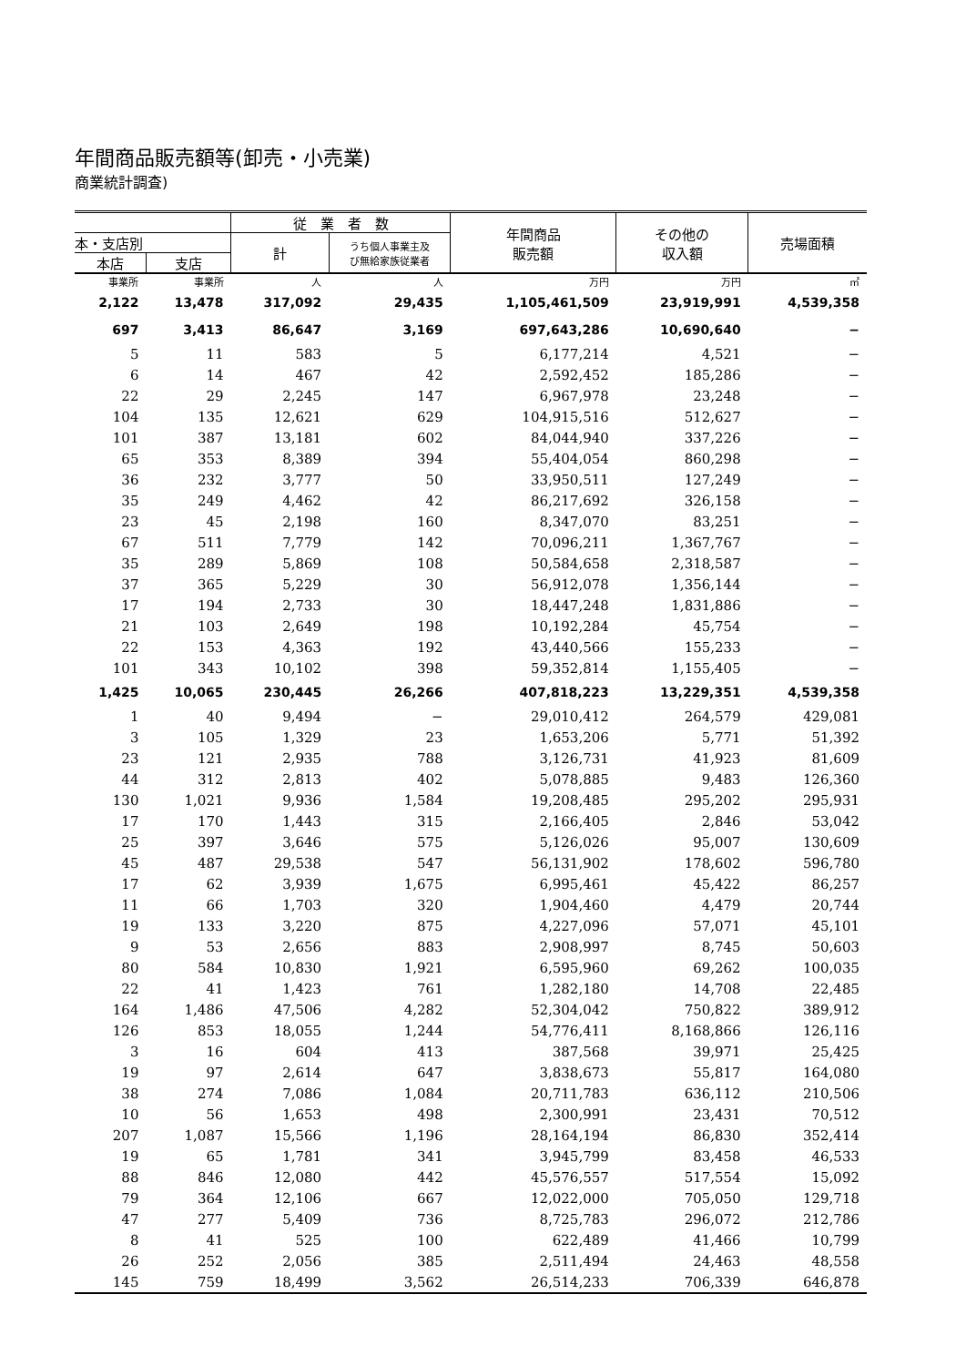年間商品販売額等(卸売・小売業)
商業統計調査)
| | | 従 業 者 数 | | 年間商品 販売額 | その他の 収入額 | 売場面積 |
| --- | --- | --- | --- | --- | --- | --- |
| 本・支店別 | | 計 | うち個人事業主及 び無給家族従業者 | | | |
| 本店 | 支店 | | | | | |
| 事業所 | 事業所 | 人 | 人 | 万円 | 万円 | ㎡ |
| 2,122 | 13,478 | 317,092 | 29,435 | 1,105,461,509 | 23,919,991 | 4,539,358 |
| 697 | 3,413 | 86,647 | 3,169 | 697,643,286 | 10,690,640 | − |
| 5 | 11 | 583 | 5 | 6,177,214 | 4,521 | − |
| 6 | 14 | 467 | 42 | 2,592,452 | 185,286 | − |
| 22 | 29 | 2,245 | 147 | 6,967,978 | 23,248 | − |
| 104 | 135 | 12,621 | 629 | 104,915,516 | 512,627 | − |
| 101 | 387 | 13,181 | 602 | 84,044,940 | 337,226 | − |
| 65 | 353 | 8,389 | 394 | 55,404,054 | 860,298 | − |
| 36 | 232 | 3,777 | 50 | 33,950,511 | 127,249 | − |
| 35 | 249 | 4,462 | 42 | 86,217,692 | 326,158 | − |
| 23 | 45 | 2,198 | 160 | 8,347,070 | 83,251 | − |
| 67 | 511 | 7,779 | 142 | 70,096,211 | 1,367,767 | − |
| 35 | 289 | 5,869 | 108 | 50,584,658 | 2,318,587 | − |
| 37 | 365 | 5,229 | 30 | 56,912,078 | 1,356,144 | − |
| 17 | 194 | 2,733 | 30 | 18,447,248 | 1,831,886 | − |
| 21 | 103 | 2,649 | 198 | 10,192,284 | 45,754 | − |
| 22 | 153 | 4,363 | 192 | 43,440,566 | 155,233 | − |
| 101 | 343 | 10,102 | 398 | 59,352,814 | 1,155,405 | − |
| 1,425 | 10,065 | 230,445 | 26,266 | 407,818,223 | 13,229,351 | 4,539,358 |
| 1 | 40 | 9,494 | − | 29,010,412 | 264,579 | 429,081 |
| 3 | 105 | 1,329 | 23 | 1,653,206 | 5,771 | 51,392 |
| 23 | 121 | 2,935 | 788 | 3,126,731 | 41,923 | 81,609 |
| 44 | 312 | 2,813 | 402 | 5,078,885 | 9,483 | 126,360 |
| 130 | 1,021 | 9,936 | 1,584 | 19,208,485 | 295,202 | 295,931 |
| 17 | 170 | 1,443 | 315 | 2,166,405 | 2,846 | 53,042 |
| 25 | 397 | 3,646 | 575 | 5,126,026 | 95,007 | 130,609 |
| 45 | 487 | 29,538 | 547 | 56,131,902 | 178,602 | 596,780 |
| 17 | 62 | 3,939 | 1,675 | 6,995,461 | 45,422 | 86,257 |
| 11 | 66 | 1,703 | 320 | 1,904,460 | 4,479 | 20,744 |
| 19 | 133 | 3,220 | 875 | 4,227,096 | 57,071 | 45,101 |
| 9 | 53 | 2,656 | 883 | 2,908,997 | 8,745 | 50,603 |
| 80 | 584 | 10,830 | 1,921 | 6,595,960 | 69,262 | 100,035 |
| 22 | 41 | 1,423 | 761 | 1,282,180 | 14,708 | 22,485 |
| 164 | 1,486 | 47,506 | 4,282 | 52,304,042 | 750,822 | 389,912 |
| 126 | 853 | 18,055 | 1,244 | 54,776,411 | 8,168,866 | 126,116 |
| 3 | 16 | 604 | 413 | 387,568 | 39,971 | 25,425 |
| 19 | 97 | 2,614 | 647 | 3,838,673 | 55,817 | 164,080 |
| 38 | 274 | 7,086 | 1,084 | 20,711,783 | 636,112 | 210,506 |
| 10 | 56 | 1,653 | 498 | 2,300,991 | 23,431 | 70,512 |
| 207 | 1,087 | 15,566 | 1,196 | 28,164,194 | 86,830 | 352,414 |
| 19 | 65 | 1,781 | 341 | 3,945,799 | 83,458 | 46,533 |
| 88 | 846 | 12,080 | 442 | 45,576,557 | 517,554 | 15,092 |
| 79 | 364 | 12,106 | 667 | 12,022,000 | 705,050 | 129,718 |
| 47 | 277 | 5,409 | 736 | 8,725,783 | 296,072 | 212,786 |
| 8 | 41 | 525 | 100 | 622,489 | 41,466 | 10,799 |
| 26 | 252 | 2,056 | 385 | 2,511,494 | 24,463 | 48,558 |
| 145 | 759 | 18,499 | 3,562 | 26,514,233 | 706,339 | 646,878 |